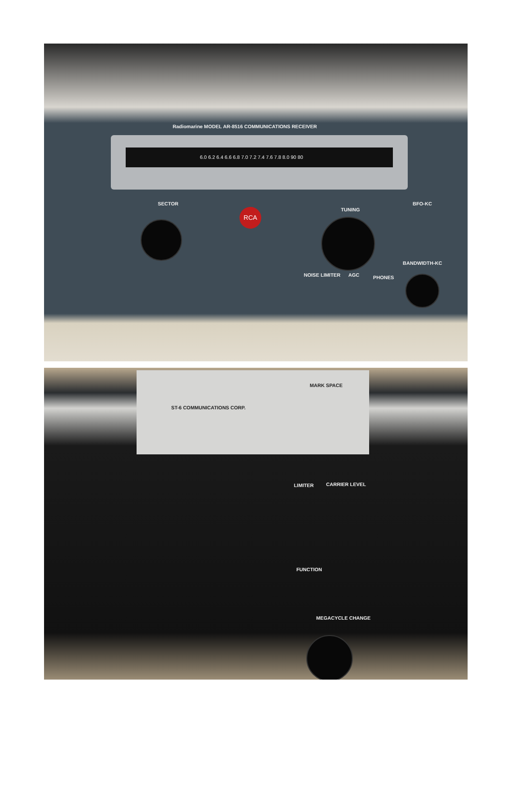Radiomarine MODEL AR-8516 COMMUNICATIONS RECEIVER
6.0 6.2 6.4 6.6 6.8 7.0 7.2 7.4 7.6 7.8 8.0 90 80
RCA
SECTOR
TUNING
BFO-KC
NOISE LIMITER AGC PHONES
BANDWIDTH-KC
ST-6 COMMUNICATIONS CORP.
MARK SPACE
CARRIER LEVEL
LIMITER
FUNCTION
MEGACYCLE CHANGE